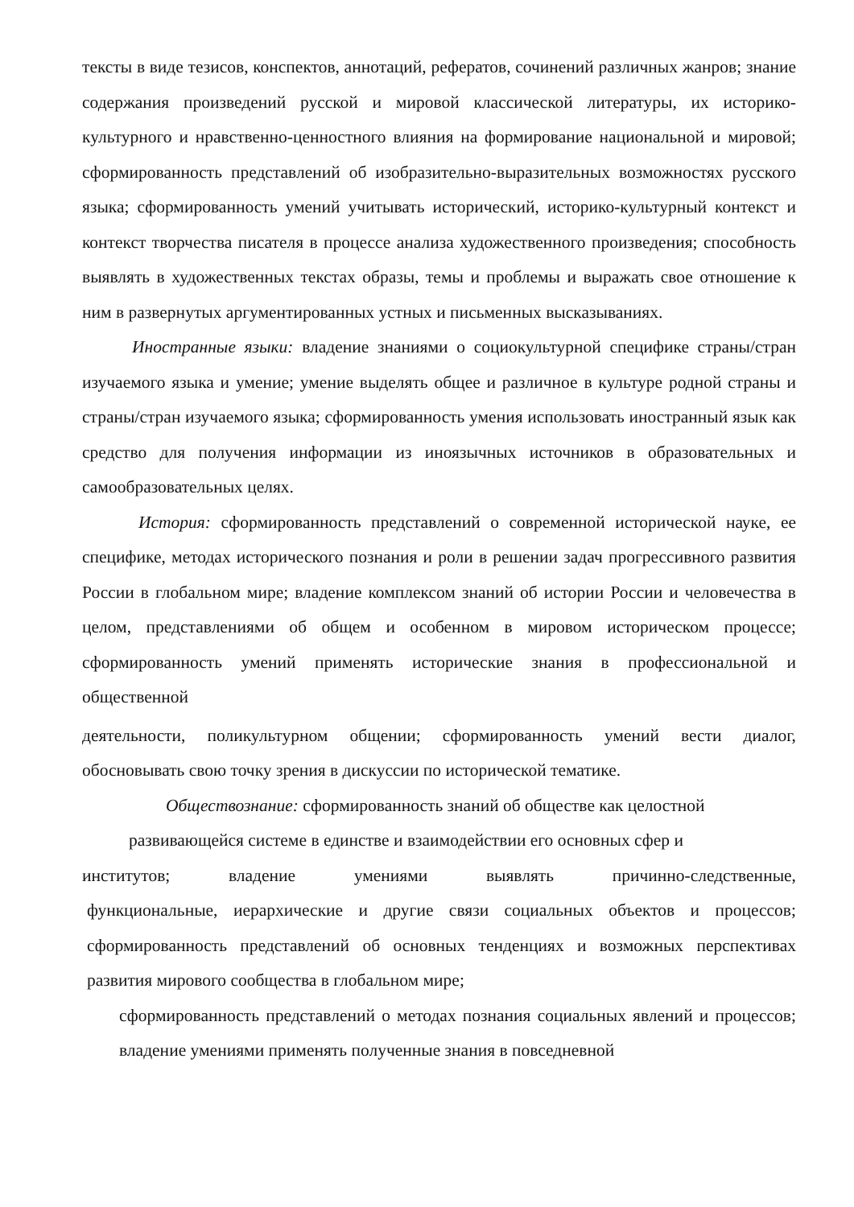тексты в виде тезисов, конспектов, аннотаций, рефератов, сочинений различных жанров; знание содержания произведений русской и мировой классической литературы, их историко-культурного и нравственно-ценностного влияния на формирование национальной и мировой; сформированность представлений об изобразительно-выразительных возможностях русского языка; сформированность умений учитывать исторический, историко-культурный контекст и контекст творчества писателя в процессе анализа художественного произведения; способность выявлять в художественных текстах образы, темы и проблемы и выражать свое отношение к ним в развернутых аргументированных устных и письменных высказываниях.
Иностранные языки: владение знаниями о социокультурной специфике страны/стран изучаемого языка и умение; умение выделять общее и различное в культуре родной страны и страны/стран изучаемого языка; сформированность умения использовать иностранный язык как средство для получения информации из иноязычных источников в образовательных и самообразовательных целях.
История: сформированность представлений о современной исторической науке, ее специфике, методах исторического познания и роли в решении задач прогрессивного развития России в глобальном мире; владение комплексом знаний об истории России и человечества в целом, представлениями об общем и особенном в мировом историческом процессе; сформированность умений применять исторические знания в профессиональной и общественной
деятельности, поликультурном общении; сформированность умений вести диалог, обосновывать свою точку зрения в дискуссии по исторической тематике.
Обществознание: сформированность знаний об обществе как целостной
развивающейся системе в единстве и взаимодействии его основных сфер и
институтов; владение умениями выявлять причинно-следственные,
функциональные, иерархические и другие связи социальных объектов и процессов; сформированность представлений об основных тенденциях и возможных перспективах развития мирового сообщества в глобальном мире;
сформированность представлений о методах познания социальных явлений и процессов; владение умениями применять полученные знания в повседневной